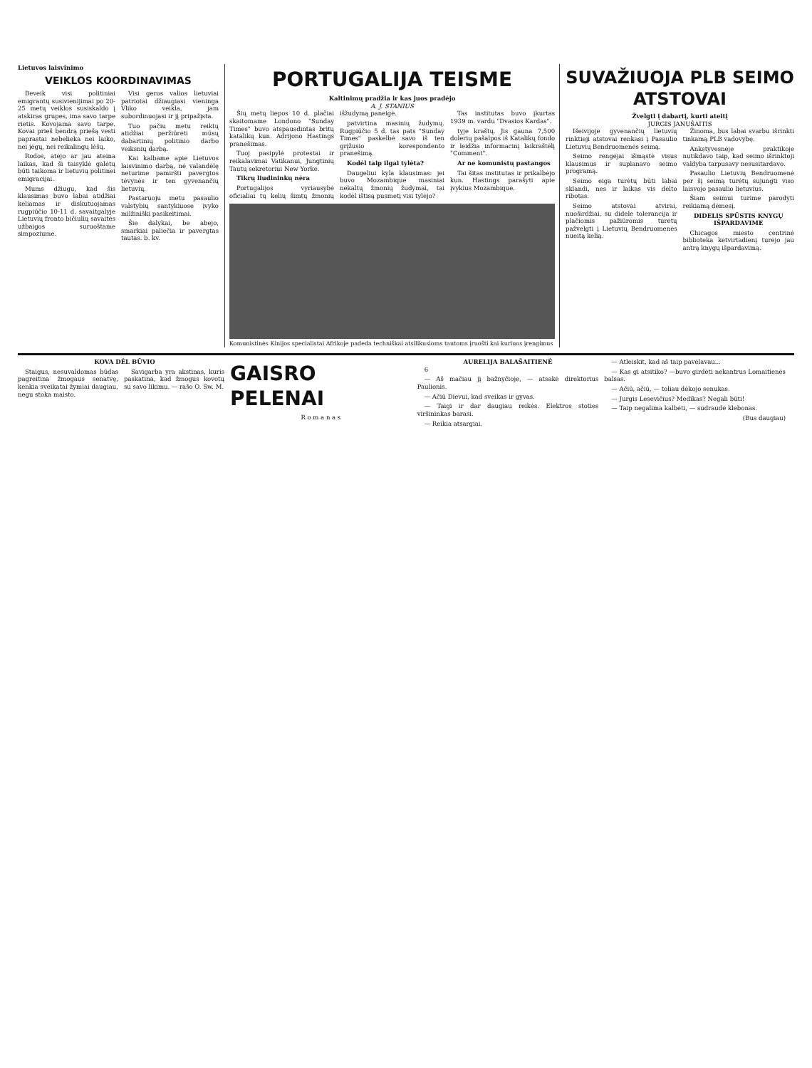Lietuvos laisvinimo
VEIKLOS KOORDINAVIMAS
Beveik visi politiniai emigrantų susivienijimai po 20-25 metų veiklos susiskaldo į atskiras grupes, ima savo tarpe rietis. Kovojama savo tarpe. Kovai prieš bendrą priešą vesti paprastai nebelieka nei laiko, nei jėgų, nei reikalingų lėšų.
Rodos, atėjo ar jau ateina laikas, kad ši taisyklė galėtų būti taikoma ir lietuvių politinei emigracijai.
Mums džiugu, kad šis klausimas buvo labai atidžiai keliamas ir diskutuojamas rugpiūčio 10-11 d. savaitgalyje Lietuvių fronto bičiulių savaitės užbaigos suruoštame simpoziume.
Visi geros valios lietuviai patriotai džiaugiasi vieninga Vliko veikla, jam subordinuojasi ir jį pripažįsta.
Tuo pačiu metu reiktų atidžiai peržiūrėti mūsų dabartinių politinio darbo veiksnių darbą.
Kai kalbame apie Lietuvos laisvinimo darbą, nė valandėlę neturime pamiršti pavergtos tėvynės ir ten gyvenančių lietuvių.
Pastaruoju metu pasaulio valstybių santykiuose įvyko milžiniški pasikeitimai.
Šie dalykai, be abejo, smarkiai paliečia ir pavergtas tautas. b. kv.
PORTUGALIJA TEISME
Kaltinimų pradžia ir kas juos pradėjo
A. J. STANIUS
Šių metų liepos 10 d. plačiai skaitomame Londono "Sunday Times" buvo atspausdintas britų katalikų kun. Adrijono Hastings pranešimas.
Tuoj pasipylė protestai ir reikalavimai Vatikanui, Jungtinių Tautų sekretoriui New Yorke.
Tikrų liudininkų nėra
Portugalijos vyriausybė oficialiai tų kelių šimtų žmonių išžudymą paneigė.
patvirtina masinių žudymų. Rugpiūčio 5 d. tas pats "Sunday Times" paskelbė savo iš ten grįžusio korespondento pranešimą.
Kodėl taip ilgai tylėta?
Daugeliui kyla klausimas: jei buvo Mozambique masiniai nekaltų žmonių žudymai, tai kodėl ištisą pusmetį visi tylėjo?
Tas institutas buvo įkurtas 1939 m. vardu "Dvasios Kardas".
tyje kraštų. Jis gauna 7,500 dolerių pašalpos iš Katalikų fondo ir leidžia informacinį laikraštėlį "Comment".
Ar ne komunistų pastangos
Tai šitas institutas ir prikalbėjo kun. Hastings parašyti apie įvykius Mozambique.
Komunistinės Kinijos specialistai Afrikoje padeda techniškai atsilikusioms tautoms įruošti kai kuriuos įrengimus
SUVAŽIUOJA PLB SEIMO ATSTOVAI
Žvelgti į dabartį, kurti ateitį
JURGIS JANUŠAITIS
Išeivijoje gyvenančių lietuvių rinktieji atstovai renkasi į Pasaulio Lietuvių Bendruomenės seimą.
Seimo rengėjai išmąstė visus klausimus ir suplanavo seimo programą.
Seimo eiga turėtų būti labai sklandi, nes ir laikas vis dėlto ribotas.
Seimo atstovai atvirai, nuoširdžiai, su didele tolerancija ir plačiomis pažiūromis turėtų pažvelgti į Lietuvių Bendruomenės nueitą kelią.
Žinoma, bus labai svarbu išrinkti tinkamą PLB vadovybę.
Ankstyvesnėje praktikoje nutikdavo taip, kad seimo išrinktoji valdyba tarpusavy nesusitardavo.
Pasaulio Lietuvių Bendruomenė per šį seimą turėtų sujungti viso laisvojo pasaulio lietuvius.
Šiam seimui turime parodyti reikiamą dėmesį.
DIDELIS SPŪSTIS KNYGŲ IŠPARDAVIME
Chicagos miesto centrinė biblioteka ketvirtadienį turėjo jau antrą knygų išpardavimą.
KOVA DĖL BŪVIO
Staigus, nesuvaldomas būdas pagreitina žmogaus senatvę, kenkia sveikatai žymiai daugiau, negu stoka maisto.
Savigarba yra akstinas, kuris paskatina, kad žmogus kovotų su savo likimu. — rašo O. Sw. M.
GAISRO PELENAI
R o m a n a s
AURELIJA BALAŠAITIENĖ
6
— Aš mačiau jį bažnyčioje, — atsakė direktorius Paulionis.
— Ačiū Dievui, kad sveikas ir gyvas.
— Taigi ir dar daugiau reikės. Elektros stoties viršininkas barasi.
— Reikia atsargiai.
— Atleiskit, kad aš taip pavėlavau...
— Kas gi atsitiko? —buvo girdėti nekantrus Lomaitienės balsas.
— Ačiū, ačiū, — toliau dėkojo senukas.
— Jurgis Lesevičius? Medikas? Negali būti!
— Taip negalima kalbėti, — sudraudė klebonas.
(Bus daugiau)